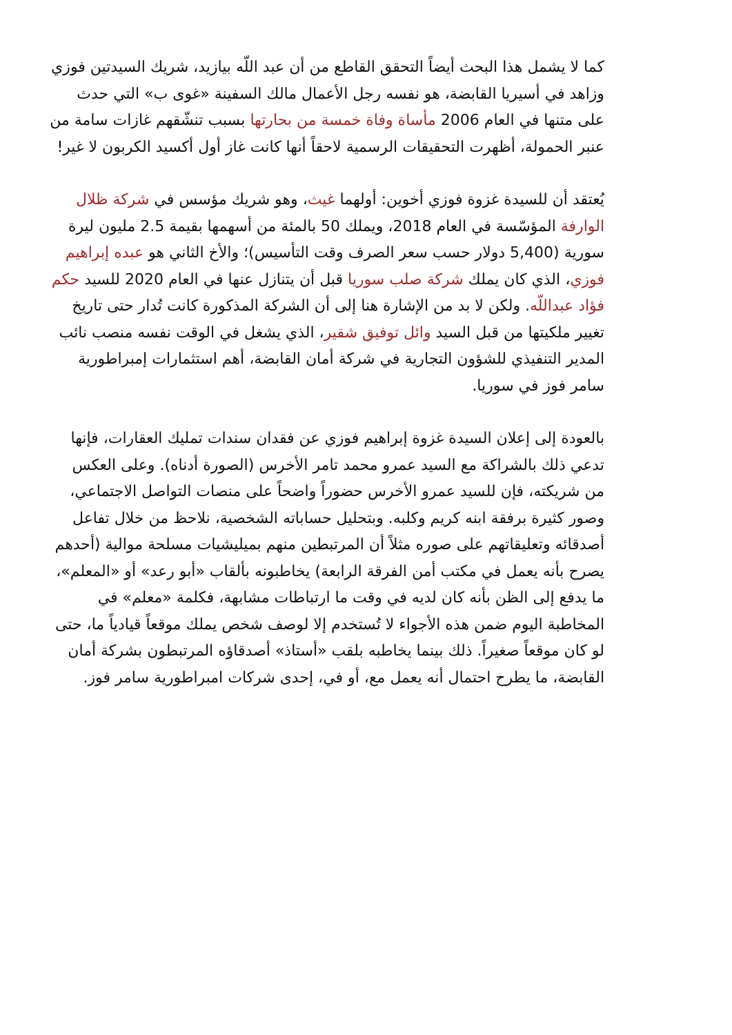كما لا يشمل هذا البحث أيضاً التحقق القاطع من أن عبد اللّه بيازيد، شريك السيدتين فوزي وزاهد في أسيريا القابضة، هو نفسه رجل الأعمال مالك السفينة «غوى ب» التي حدث على متنها في العام 2006 مأساة وفاة خمسة من بحارتها بسبب تنشّقهم غازات سامة من عنبر الحمولة، أظهرت التحقيقات الرسمية لاحقاً أنها كانت غاز أول أكسيد الكربون لا غير!
يُعتقد أن للسيدة غزوة فوزي أخوين: أولهما غيث، وهو شريك مؤسس في شركة ظلال الوارفة المؤسّسة في العام 2018، ويملك 50 بالمئة من أسهمها بقيمة 2.5 مليون ليرة سورية (5,400 دولار حسب سعر الصرف وقت التأسيس)؛ والأخ الثاني هو عبده إبراهيم فوزي، الذي كان يملك شركة صلب سوريا قبل أن يتنازل عنها في العام 2020 للسيد حكم فؤاد عبداللّه. ولكن لا بد من الإشارة هنا إلى أن الشركة المذكورة كانت تُدار حتى تاريخ تغيير ملكيتها من قبل السيد وائل توفيق شقير، الذي يشغل في الوقت نفسه منصب نائب المدير التنفيذي للشؤون التجارية في شركة أمان القابضة، أهم استثمارات إمبراطورية سامر فوز في سوريا.
بالعودة إلى إعلان السيدة غزوة إبراهيم فوزي عن فقدان سندات تمليك العقارات، فإنها تدعي ذلك بالشراكة مع السيد عمرو محمد تامر الأخرس (الصورة أدناه). وعلى العكس من شريكته، فإن للسيد عمرو الأخرس حضوراً واضحاً على منصات التواصل الاجتماعي، وصور كثيرة برفقة ابنه كريم وكلبه. وبتحليل حساباته الشخصية، نلاحظ من خلال تفاعل أصدقائه وتعليقاتهم على صوره مثلاً أن المرتبطين منهم بميليشيات مسلحة موالية (أحدهم يصرح بأنه يعمل في مكتب أمن الفرقة الرابعة) يخاطبونه بألقاب «أبو رعد» أو «المعلم»، ما يدفع إلى الظن بأنه كان لديه في وقت ما ارتباطات مشابهة، فكلمة «معلم» في المخاطبة اليوم ضمن هذه الأجواء لا تُستخدم إلا لوصف شخص يملك موقعاً قيادياً ما، حتى لو كان موقعاً صغيراً. ذلك بينما يخاطبه بلقب «أستاذ» أصدقاؤه المرتبطون بشركة أمان القابضة، ما يطرح احتمال أنه يعمل مع، أو في، إحدى شركات امبراطورية سامر فوز.